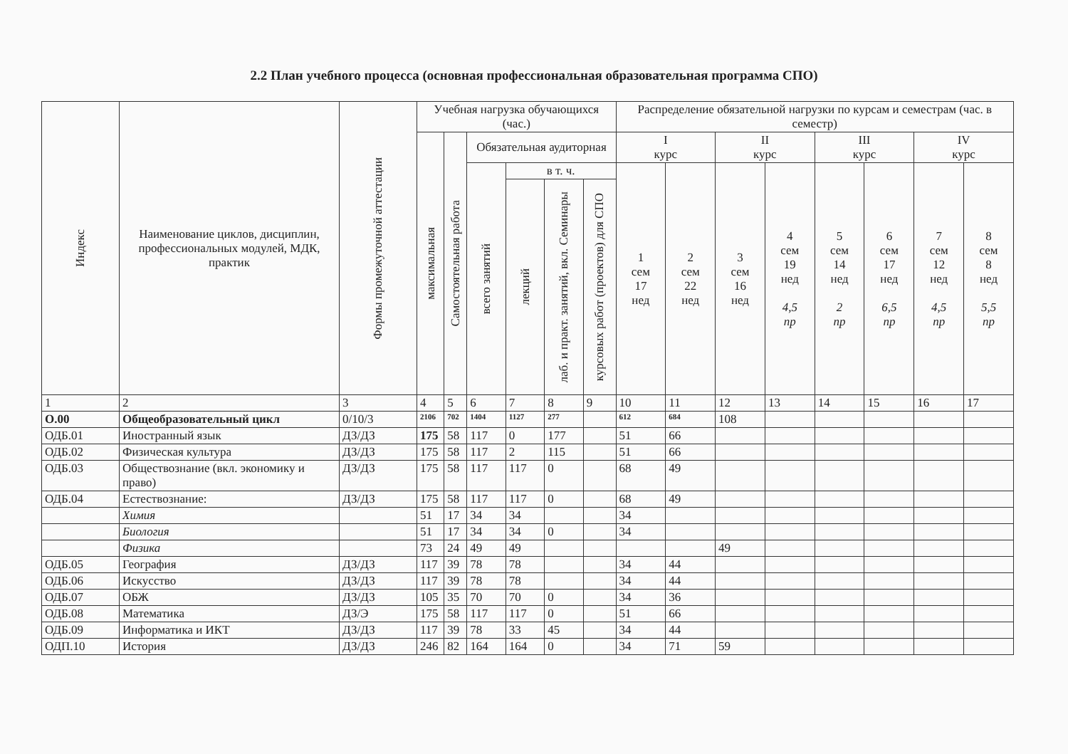2.2 План учебного процесса (основная профессиональная образовательная программа СПО)
| Индекс | Наименование циклов, дисциплин, профессиональных модулей, МДК, практик | Формы промежуточной аттестации | Учебная нагрузка обучающихся (час.) | | | | | | Распределение обязательной нагрузки по курсам и семестрам (час. в семестр) | | | | | | | |
| --- | --- | --- | --- | --- | --- | --- | --- | --- | --- | --- | --- | --- | --- | --- | --- | --- |
| | | | максимальная | Самостоятельная работа | Обязательная аудиторная | | | | I курс | | II курс | | III курс | | IV курс | |
| | | | | | всего занятий | в т. ч. | | | 1 сем 17 нед | 2 сем 22 нед | 3 сем 16 нед | 4 сем 19 нед 4,5 пр | 5 сем 14 нед 2 пр | 6 сем 17 нед 6,5 пр | 7 сем 12 нед 4,5 пр | 8 сем 8 нед 5,5 пр |
| | | | | | | лекций | лаб. и практ. занятий, вкл. Семинары | курсовых работ (проектов) для СПО | | | | | | | | |
| 1 | 2 | 3 | 4 | 5 | 6 | 7 | 8 | 9 | 10 | 11 | 12 | 13 | 14 | 15 | 16 | 17 |
| О.00 | Общеобразовательный цикл | 0/10/3 | 2106 | 702 | 1404 | 1127 | 277 | | 612 | 684 | 108 | | | | | |
| ОДБ.01 | Иностранный язык | ДЗ/ДЗ | 175 | 58 | 117 | 0 | 177 | | 51 | 66 | | | | | | |
| ОДБ.02 | Физическая культура | ДЗ/ДЗ | 175 | 58 | 117 | 2 | 115 | | 51 | 66 | | | | | | |
| ОДБ.03 | Обществознание (вкл. экономику и право) | ДЗ/ДЗ | 175 | 58 | 117 | 117 | 0 | | 68 | 49 | | | | | | |
| ОДБ.04 | Естествознание: | ДЗ/ДЗ | 175 | 58 | 117 | 117 | 0 | | 68 | 49 | | | | | | |
| | Химия | | 51 | 17 | 34 | 34 | | | 34 | | | | | | | |
| | Биология | | 51 | 17 | 34 | 34 | 0 | | 34 | | | | | | | |
| | Физика | | 73 | 24 | 49 | 49 | | | | | 49 | | | | | |
| ОДБ.05 | География | ДЗ/ДЗ | 117 | 39 | 78 | 78 | | | 34 | 44 | | | | | | |
| ОДБ.06 | Искусство | ДЗ/ДЗ | 117 | 39 | 78 | 78 | | | 34 | 44 | | | | | | |
| ОДБ.07 | ОБЖ | ДЗ/ДЗ | 105 | 35 | 70 | 70 | 0 | | 34 | 36 | | | | | | |
| ОДБ.08 | Математика | ДЗ/Э | 175 | 58 | 117 | 117 | 0 | | 51 | 66 | | | | | | |
| ОДБ.09 | Информатика и ИКТ | ДЗ/ДЗ | 117 | 39 | 78 | 33 | 45 | | 34 | 44 | | | | | | |
| ОДП.10 | История | ДЗ/ДЗ | 246 | 82 | 164 | 164 | 0 | | 34 | 71 | 59 | | | | | |